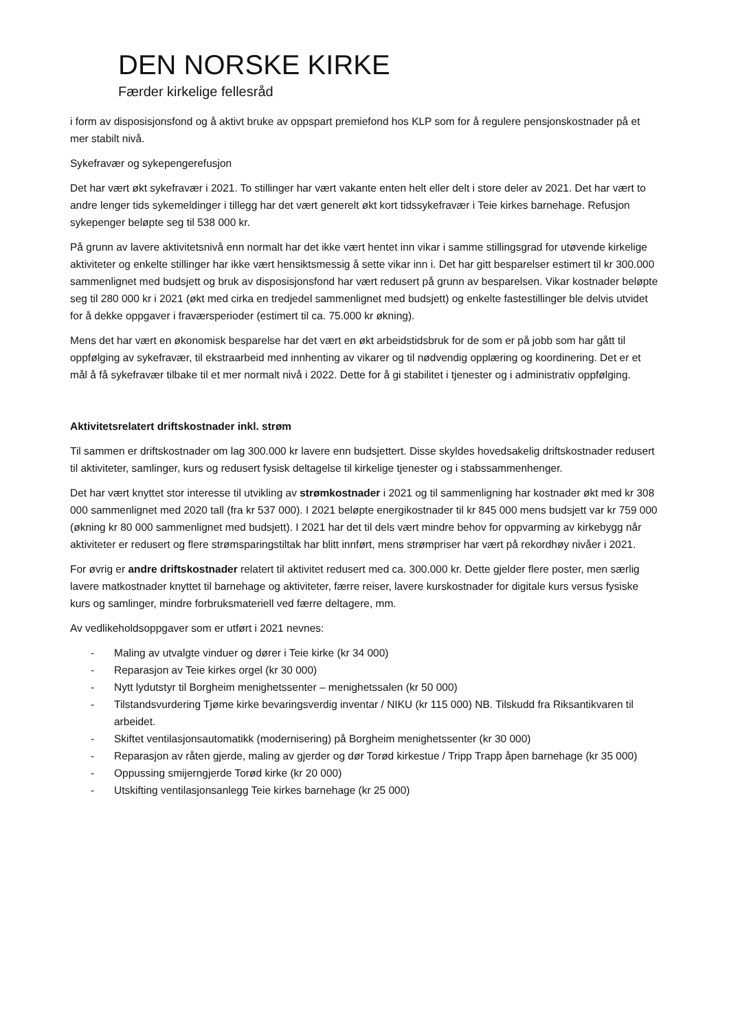DEN NORSKE KIRKE
Færder kirkelige fellesråd
i form av disposisjonsfond og å aktivt bruke av oppspart premiefond hos KLP som for å regulere pensjonskostnader på et mer stabilt nivå.
Sykefravær og sykepengerefusjon
Det har vært økt sykefravær i 2021. To stillinger har vært vakante enten helt eller delt i store deler av 2021. Det har vært to andre lenger tids sykemeldinger i tillegg har det vært generelt økt kort tidssykefravær i Teie kirkes barnehage. Refusjon sykepenger beløpte seg til 538 000 kr.
På grunn av lavere aktivitetsnivå enn normalt har det ikke vært hentet inn vikar i samme stillingsgrad for utøvende kirkelige aktiviteter og enkelte stillinger har ikke vært hensiktsmessig å sette vikar inn i. Det har gitt besparelser estimert til kr 300.000 sammenlignet med budsjett og bruk av disposisjonsfond har vært redusert på grunn av besparelsen. Vikar kostnader beløpte seg til 280 000 kr i 2021 (økt med cirka en tredjedel sammenlignet med budsjett) og enkelte fastestillinger ble delvis utvidet for å dekke oppgaver i fraværsperioder (estimert til ca. 75.000 kr økning).
Mens det har vært en økonomisk besparelse har det vært en økt arbeidstidsbruk for de som er på jobb som har gått til oppfølging av sykefravær, til ekstraarbeid med innhenting av vikarer og til nødvendig opplæring og koordinering. Det er et mål å få sykefravær tilbake til et mer normalt nivå i 2022. Dette for å gi stabilitet i tjenester og i administrativ oppfølging.
Aktivitetsrelatert driftskostnader inkl. strøm
Til sammen er driftskostnader om lag 300.000 kr lavere enn budsjettert. Disse skyldes hovedsakelig driftskostnader redusert til aktiviteter, samlinger, kurs og redusert fysisk deltagelse til kirkelige tjenester og i stabssammenhenger.
Det har vært knyttet stor interesse til utvikling av strømkostnader i 2021 og til sammenligning har kostnader økt med kr 308 000 sammenlignet med 2020 tall (fra kr 537 000). I 2021 beløpte energikostnader til kr 845 000 mens budsjett var kr 759 000 (økning kr 80 000 sammenlignet med budsjett). I 2021 har det til dels vært mindre behov for oppvarming av kirkebygg når aktiviteter er redusert og flere strømsparingstiltak har blitt innført, mens strømpriser har vært på rekordhøy nivåer i 2021.
For øvrig er andre driftskostnader relatert til aktivitet redusert med ca. 300.000 kr. Dette gjelder flere poster, men særlig lavere matkostnader knyttet til barnehage og aktiviteter, færre reiser, lavere kurskostnader for digitale kurs versus fysiske kurs og samlinger, mindre forbruksmateriell ved færre deltagere, mm.
Av vedlikeholdsoppgaver som er utført i 2021 nevnes:
- Maling av utvalgte vinduer og dører i Teie kirke (kr 34 000)
- Reparasjon av Teie kirkes orgel (kr 30 000)
- Nytt lydutstyr til Borgheim menighetssenter – menighetssalen (kr 50 000)
- Tilstandsvurdering Tjøme kirke bevaringsverdig inventar / NIKU (kr 115 000) NB. Tilskudd fra Riksantikvaren til arbeidet.
- Skiftet ventilasjonsautomatikk (modernisering) på Borgheim menighetssenter (kr 30 000)
- Reparasjon av råten gjerde, maling av gjerder og dør Torød kirkestue / Tripp Trapp åpen barnehage (kr 35 000)
- Oppussing smijerngjerde Torød kirke (kr 20 000)
- Utskifting ventilasjonsanlegg Teie kirkes barnehage (kr 25 000)